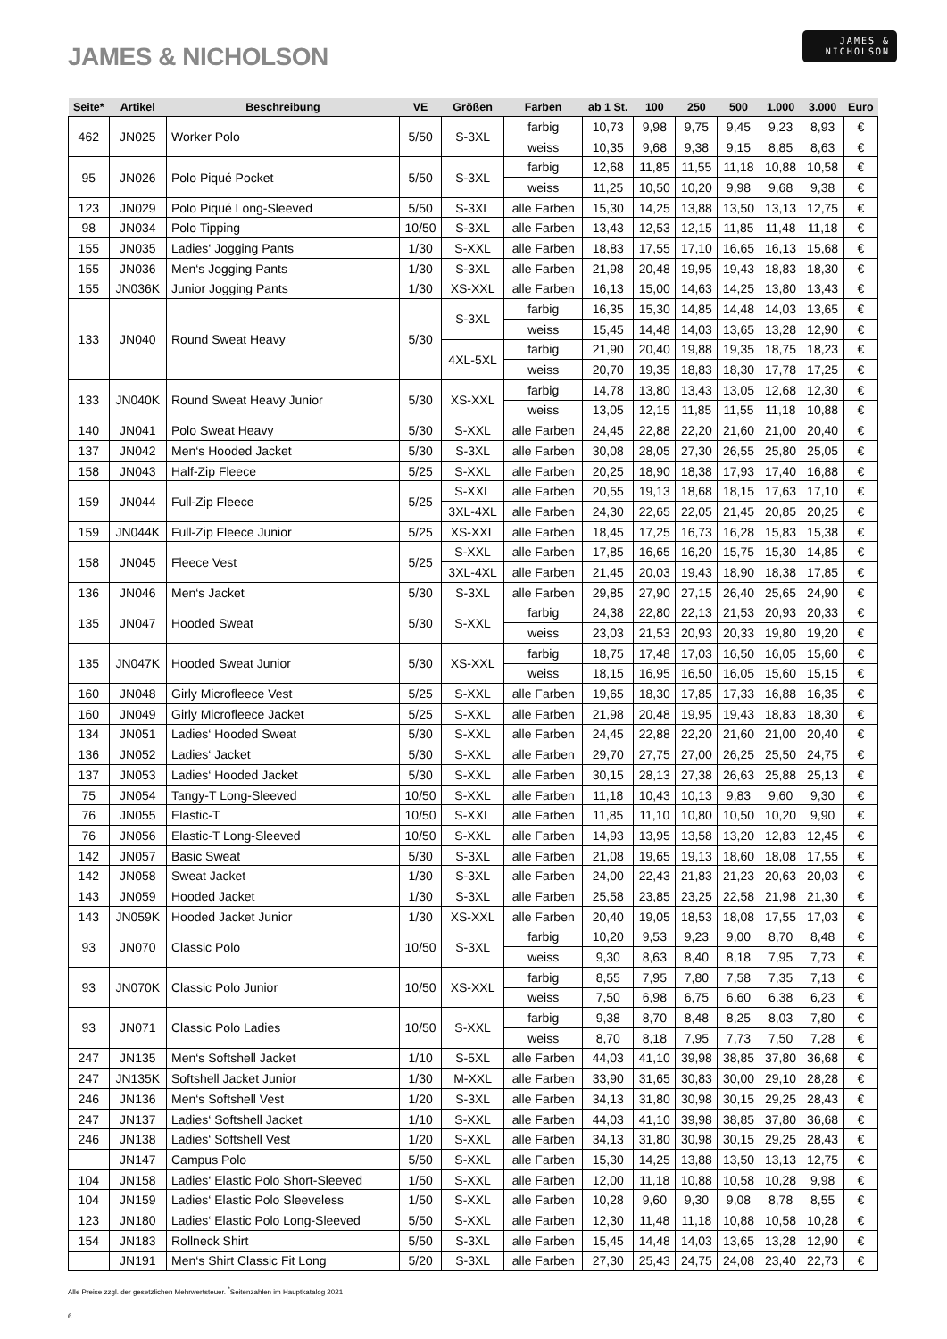JAMES & NICHOLSON
JAMES &
NICHOLSON
| Seite* | Artikel | Beschreibung | VE | Größen | Farben | ab 1 St. | 100 | 250 | 500 | 1.000 | 3.000 | Euro |
| --- | --- | --- | --- | --- | --- | --- | --- | --- | --- | --- | --- | --- |
| 462 | JN025 | Worker Polo | 5/50 | S-3XL | farbig | 10,73 | 9,98 | 9,75 | 9,45 | 9,23 | 8,93 | € |
| | | | | | weiss | 10,35 | 9,68 | 9,38 | 9,15 | 8,85 | 8,63 | € |
| 95 | JN026 | Polo Piqué Pocket | 5/50 | S-3XL | farbig | 12,68 | 11,85 | 11,55 | 11,18 | 10,88 | 10,58 | € |
| | | | | | weiss | 11,25 | 10,50 | 10,20 | 9,98 | 9,68 | 9,38 | € |
| 123 | JN029 | Polo Piqué Long-Sleeved | 5/50 | S-3XL | alle Farben | 15,30 | 14,25 | 13,88 | 13,50 | 13,13 | 12,75 | € |
| 98 | JN034 | Polo Tipping | 10/50 | S-3XL | alle Farben | 13,43 | 12,53 | 12,15 | 11,85 | 11,48 | 11,18 | € |
| 155 | JN035 | Ladies‘ Jogging Pants | 1/30 | S-XXL | alle Farben | 18,83 | 17,55 | 17,10 | 16,65 | 16,13 | 15,68 | € |
| 155 | JN036 | Men‘s Jogging Pants | 1/30 | S-3XL | alle Farben | 21,98 | 20,48 | 19,95 | 19,43 | 18,83 | 18,30 | € |
| 155 | JN036K | Junior Jogging Pants | 1/30 | XS-XXL | alle Farben | 16,13 | 15,00 | 14,63 | 14,25 | 13,80 | 13,43 | € |
| 133 | JN040 | Round Sweat Heavy | 5/30 | S-3XL | farbig | 16,35 | 15,30 | 14,85 | 14,48 | 14,03 | 13,65 | € |
| | | | | | weiss | 15,45 | 14,48 | 14,03 | 13,65 | 13,28 | 12,90 | € |
| | | | | 4XL-5XL | farbig | 21,90 | 20,40 | 19,88 | 19,35 | 18,75 | 18,23 | € |
| | | | | | weiss | 20,70 | 19,35 | 18,83 | 18,30 | 17,78 | 17,25 | € |
| 133 | JN040K | Round Sweat Heavy Junior | 5/30 | XS-XXL | farbig | 14,78 | 13,80 | 13,43 | 13,05 | 12,68 | 12,30 | € |
| | | | | | weiss | 13,05 | 12,15 | 11,85 | 11,55 | 11,18 | 10,88 | € |
| 140 | JN041 | Polo Sweat Heavy | 5/30 | S-XXL | alle Farben | 24,45 | 22,88 | 22,20 | 21,60 | 21,00 | 20,40 | € |
| 137 | JN042 | Men‘s Hooded Jacket | 5/30 | S-3XL | alle Farben | 30,08 | 28,05 | 27,30 | 26,55 | 25,80 | 25,05 | € |
| 158 | JN043 | Half-Zip Fleece | 5/25 | S-XXL | alle Farben | 20,25 | 18,90 | 18,38 | 17,93 | 17,40 | 16,88 | € |
| 159 | JN044 | Full-Zip Fleece | 5/25 | S-XXL | alle Farben | 20,55 | 19,13 | 18,68 | 18,15 | 17,63 | 17,10 | € |
| | | | | 3XL-4XL | alle Farben | 24,30 | 22,65 | 22,05 | 21,45 | 20,85 | 20,25 | € |
| 159 | JN044K | Full-Zip Fleece Junior | 5/25 | XS-XXL | alle Farben | 18,45 | 17,25 | 16,73 | 16,28 | 15,83 | 15,38 | € |
| 158 | JN045 | Fleece Vest | 5/25 | S-XXL | alle Farben | 17,85 | 16,65 | 16,20 | 15,75 | 15,30 | 14,85 | € |
| | | | | 3XL-4XL | alle Farben | 21,45 | 20,03 | 19,43 | 18,90 | 18,38 | 17,85 | € |
| 136 | JN046 | Men‘s Jacket | 5/30 | S-3XL | alle Farben | 29,85 | 27,90 | 27,15 | 26,40 | 25,65 | 24,90 | € |
| 135 | JN047 | Hooded Sweat | 5/30 | S-XXL | farbig | 24,38 | 22,80 | 22,13 | 21,53 | 20,93 | 20,33 | € |
| | | | | | weiss | 23,03 | 21,53 | 20,93 | 20,33 | 19,80 | 19,20 | € |
| 135 | JN047K | Hooded Sweat Junior | 5/30 | XS-XXL | farbig | 18,75 | 17,48 | 17,03 | 16,50 | 16,05 | 15,60 | € |
| | | | | | weiss | 18,15 | 16,95 | 16,50 | 16,05 | 15,60 | 15,15 | € |
| 160 | JN048 | Girly Microfleece Vest | 5/25 | S-XXL | alle Farben | 19,65 | 18,30 | 17,85 | 17,33 | 16,88 | 16,35 | € |
| 160 | JN049 | Girly Microfleece Jacket | 5/25 | S-XXL | alle Farben | 21,98 | 20,48 | 19,95 | 19,43 | 18,83 | 18,30 | € |
| 134 | JN051 | Ladies‘ Hooded Sweat | 5/30 | S-XXL | alle Farben | 24,45 | 22,88 | 22,20 | 21,60 | 21,00 | 20,40 | € |
| 136 | JN052 | Ladies‘ Jacket | 5/30 | S-XXL | alle Farben | 29,70 | 27,75 | 27,00 | 26,25 | 25,50 | 24,75 | € |
| 137 | JN053 | Ladies‘ Hooded Jacket | 5/30 | S-XXL | alle Farben | 30,15 | 28,13 | 27,38 | 26,63 | 25,88 | 25,13 | € |
| 75 | JN054 | Tangy-T Long-Sleeved | 10/50 | S-XXL | alle Farben | 11,18 | 10,43 | 10,13 | 9,83 | 9,60 | 9,30 | € |
| 76 | JN055 | Elastic-T | 10/50 | S-XXL | alle Farben | 11,85 | 11,10 | 10,80 | 10,50 | 10,20 | 9,90 | € |
| 76 | JN056 | Elastic-T Long-Sleeved | 10/50 | S-XXL | alle Farben | 14,93 | 13,95 | 13,58 | 13,20 | 12,83 | 12,45 | € |
| 142 | JN057 | Basic Sweat | 5/30 | S-3XL | alle Farben | 21,08 | 19,65 | 19,13 | 18,60 | 18,08 | 17,55 | € |
| 142 | JN058 | Sweat Jacket | 1/30 | S-3XL | alle Farben | 24,00 | 22,43 | 21,83 | 21,23 | 20,63 | 20,03 | € |
| 143 | JN059 | Hooded Jacket | 1/30 | S-3XL | alle Farben | 25,58 | 23,85 | 23,25 | 22,58 | 21,98 | 21,30 | € |
| 143 | JN059K | Hooded Jacket Junior | 1/30 | XS-XXL | alle Farben | 20,40 | 19,05 | 18,53 | 18,08 | 17,55 | 17,03 | € |
| 93 | JN070 | Classic Polo | 10/50 | S-3XL | farbig | 10,20 | 9,53 | 9,23 | 9,00 | 8,70 | 8,48 | € |
| | | | | | weiss | 9,30 | 8,63 | 8,40 | 8,18 | 7,95 | 7,73 | € |
| 93 | JN070K | Classic Polo Junior | 10/50 | XS-XXL | farbig | 8,55 | 7,95 | 7,80 | 7,58 | 7,35 | 7,13 | € |
| | | | | | weiss | 7,50 | 6,98 | 6,75 | 6,60 | 6,38 | 6,23 | € |
| 93 | JN071 | Classic Polo Ladies | 10/50 | S-XXL | farbig | 9,38 | 8,70 | 8,48 | 8,25 | 8,03 | 7,80 | € |
| | | | | | weiss | 8,70 | 8,18 | 7,95 | 7,73 | 7,50 | 7,28 | € |
| 247 | JN135 | Men‘s Softshell Jacket | 1/10 | S-5XL | alle Farben | 44,03 | 41,10 | 39,98 | 38,85 | 37,80 | 36,68 | € |
| 247 | JN135K | Softshell Jacket Junior | 1/30 | M-XXL | alle Farben | 33,90 | 31,65 | 30,83 | 30,00 | 29,10 | 28,28 | € |
| 246 | JN136 | Men‘s Softshell Vest | 1/20 | S-3XL | alle Farben | 34,13 | 31,80 | 30,98 | 30,15 | 29,25 | 28,43 | € |
| 247 | JN137 | Ladies‘ Softshell Jacket | 1/10 | S-XXL | alle Farben | 44,03 | 41,10 | 39,98 | 38,85 | 37,80 | 36,68 | € |
| 246 | JN138 | Ladies‘ Softshell Vest | 1/20 | S-XXL | alle Farben | 34,13 | 31,80 | 30,98 | 30,15 | 29,25 | 28,43 | € |
| | JN147 | Campus Polo | 5/50 | S-XXL | alle Farben | 15,30 | 14,25 | 13,88 | 13,50 | 13,13 | 12,75 | € |
| 104 | JN158 | Ladies‘ Elastic Polo Short-Sleeved | 1/50 | S-XXL | alle Farben | 12,00 | 11,18 | 10,88 | 10,58 | 10,28 | 9,98 | € |
| 104 | JN159 | Ladies‘ Elastic Polo Sleeveless | 1/50 | S-XXL | alle Farben | 10,28 | 9,60 | 9,30 | 9,08 | 8,78 | 8,55 | € |
| 123 | JN180 | Ladies‘ Elastic Polo Long-Sleeved | 5/50 | S-XXL | alle Farben | 12,30 | 11,48 | 11,18 | 10,88 | 10,58 | 10,28 | € |
| 154 | JN183 | Rollneck Shirt | 5/50 | S-3XL | alle Farben | 15,45 | 14,48 | 14,03 | 13,65 | 13,28 | 12,90 | € |
| | JN191 | Men‘s Shirt Classic Fit Long | 5/20 | S-3XL | alle Farben | 27,30 | 25,43 | 24,75 | 24,08 | 23,40 | 22,73 | € |
Alle Preise zzgl. der gesetzlichen Mehrwertsteuer. <sup>*</sup>Seitenzahlen im Hauptkatalog 2021
6